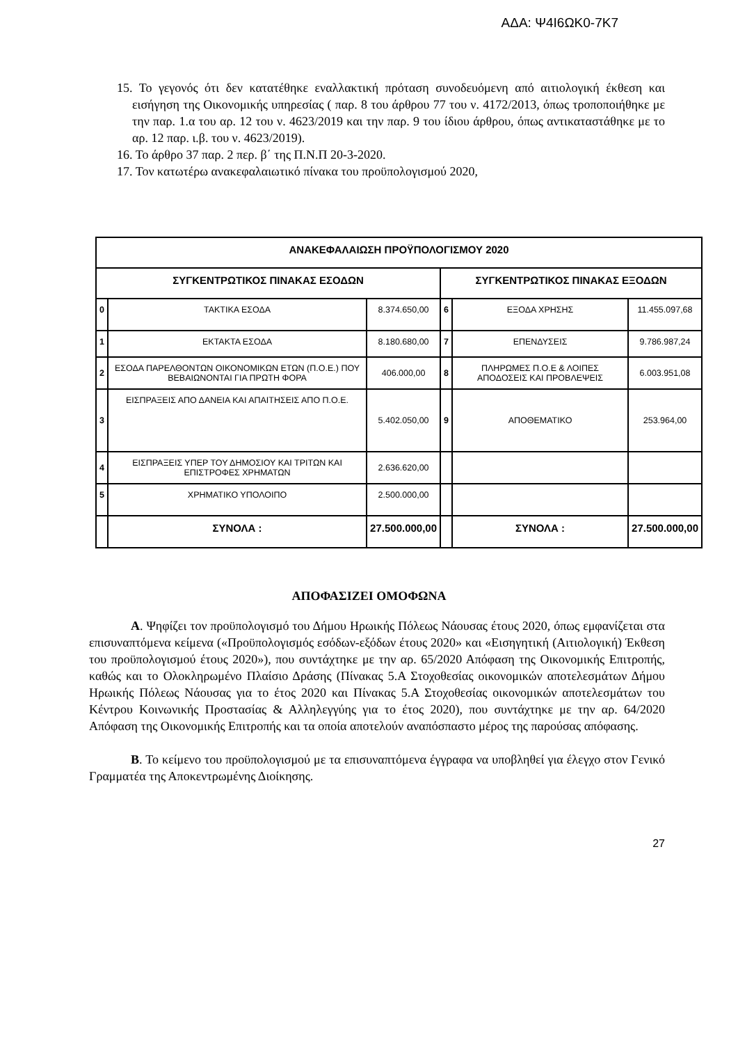ΑΔΑ: Ψ4Ι6ΩΚ0-7Κ7
15. Το γεγονός ότι δεν κατατέθηκε εναλλακτική πρόταση συνοδευόμενη από αιτιολογική έκθεση και εισήγηση της Οικονομικής υπηρεσίας ( παρ. 8 του άρθρου 77 του ν. 4172/2013, όπως τροποποιήθηκε με την παρ. 1.α του αρ. 12 του ν. 4623/2019 και την παρ. 9 του ίδιου άρθρου, όπως αντικαταστάθηκε με το αρ. 12 παρ. ι.β. του ν. 4623/2019).
16. Το άρθρο 37 παρ. 2 περ. β΄ της Π.Ν.Π 20-3-2020.
17. Τον κατωτέρω ανακεφαλαιωτικό πίνακα του προϋπολογισμού 2020,
| ΑΝΑΚΕΦΑΛΑΙΩΣΗ ΠΡΟΫΠΟΛΟΓΙΣΜΟΥ 2020 | | | | | |
| --- | --- | --- | --- | --- | --- |
| ΣΥΓΚΕΝΤΡΩΤΙΚΟΣ ΠΙΝΑΚΑΣ ΕΣΟΔΩΝ | | | ΣΥΓΚΕΝΤΡΩΤΙΚΟΣ ΠΙΝΑΚΑΣ ΕΞΟΔΩΝ | | |
| 0 | ΤΑΚΤΙΚΑ ΕΣΟΔΑ | 8.374.650,00 | 6 | ΕΞΟΔΑ ΧΡΗΣΗΣ | 11.455.097,68 |
| 1 | ΕΚΤΑΚΤΑ ΕΣΟΔΑ | 8.180.680,00 | 7 | ΕΠΕΝΔΥΣΕΙΣ | 9.786.987,24 |
| 2 | ΕΣΟΔΑ ΠΑΡΕΛΘΟΝΤΩΝ ΟΙΚΟΝΟΜΙΚΩΝ ΕΤΩΝ (Π.Ο.Ε.) ΠΟΥ ΒΕΒΑΙΩΝΟΝΤΑΙ ΓΙΑ ΠΡΩΤΗ ΦΟΡΑ | 406.000,00 | 8 | ΠΛΗΡΩΜΕΣ Π.Ο.Ε & ΛΟΙΠΕΣ ΑΠΟΔΟΣΕΙΣ ΚΑΙ ΠΡΟΒΛΕΨΕΙΣ | 6.003.951,08 |
| 3 | ΕΙΣΠΡΑΞΕΙΣ ΑΠΟ ΔΑΝΕΙΑ ΚΑΙ ΑΠΑΙΤΗΣΕΙΣ ΑΠΟ Π.Ο.Ε. | 5.402.050,00 | 9 | ΑΠΟΘΕΜΑΤΙΚΟ | 253.964,00 |
| 4 | ΕΙΣΠΡΑΞΕΙΣ ΥΠΕΡ ΤΟΥ ΔΗΜΟΣΙΟΥ ΚΑΙ ΤΡΙΤΩΝ ΚΑΙ ΕΠΙΣΤΡΟΦΕΣ ΧΡΗΜΑΤΩΝ | 2.636.620,00 | | | |
| 5 | ΧΡΗΜΑΤΙΚΟ ΥΠΟΛΟΙΠΟ | 2.500.000,00 | | | |
| | ΣΥΝΟΛΑ : | 27.500.000,00 | | ΣΥΝΟΛΑ : | 27.500.000,00 |
ΑΠΟΦΑΣΙΖΕΙ ΟΜΟΦΩΝΑ
Α. Ψηφίζει τον προϋπολογισμό του Δήμου Ηρωικής Πόλεως Νάουσας έτους 2020, όπως εμφανίζεται στα επισυναπτόμενα κείμενα («Προϋπολογισμός εσόδων-εξόδων έτους 2020» και «Εισηγητική (Αιτιολογική) Έκθεση του προϋπολογισμού έτους 2020»), που συντάχτηκε με την αρ. 65/2020 Απόφαση της Οικονομικής Επιτροπής, καθώς και το Ολοκληρωμένο Πλαίσιο Δράσης (Πίνακας 5.Α Στοχοθεσίας οικονομικών αποτελεσμάτων Δήμου Ηρωικής Πόλεως Νάουσας για το έτος 2020 και Πίνακας 5.Α Στοχοθεσίας οικονομικών αποτελεσμάτων του Κέντρου Κοινωνικής Προστασίας & Αλληλεγγύης για το έτος 2020), που συντάχτηκε με την αρ. 64/2020 Απόφαση της Οικονομικής Επιτροπής και τα οποία αποτελούν αναπόσπαστο μέρος της παρούσας απόφασης.
Β. Το κείμενο του προϋπολογισμού με τα επισυναπτόμενα έγγραφα να υποβληθεί για έλεγχο στον Γενικό Γραμματέα της Αποκεντρωμένης Διοίκησης.
27